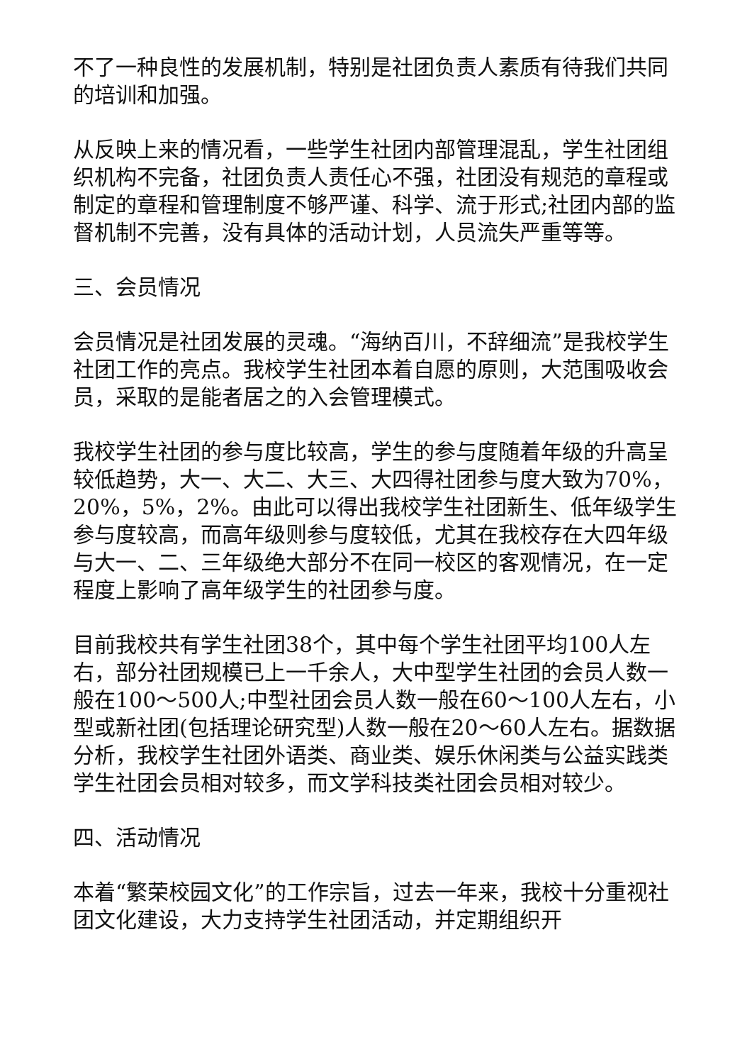不了一种良性的发展机制，特别是社团负责人素质有待我们共同的培训和加强。
从反映上来的情况看，一些学生社团内部管理混乱，学生社团组织机构不完备，社团负责人责任心不强，社团没有规范的章程或制定的章程和管理制度不够严谨、科学、流于形式;社团内部的监督机制不完善，没有具体的活动计划，人员流失严重等等。
三、会员情况
会员情况是社团发展的灵魂。“海纳百川，不辞细流”是我校学生社团工作的亮点。我校学生社团本着自愿的原则，大范围吸收会员，采取的是能者居之的入会管理模式。
我校学生社团的参与度比较高，学生的参与度随着年级的升高呈较低趋势，大一、大二、大三、大四得社团参与度大致为70%，20%，5%，2%。由此可以得出我校学生社团新生、低年级学生参与度较高，而高年级则参与度较低，尤其在我校存在大四年级与大一、二、三年级绝大部分不在同一校区的客观情况，在一定程度上影响了高年级学生的社团参与度。
目前我校共有学生社团38个，其中每个学生社团平均100人左右，部分社团规模已上一千余人，大中型学生社团的会员人数一般在100～500人;中型社团会员人数一般在60～100人左右，小型或新社团(包括理论研究型)人数一般在20～60人左右。据数据分析，我校学生社团外语类、商业类、娱乐休闲类与公益实践类学生社团会员相对较多，而文学科技类社团会员相对较少。
四、活动情况
本着“繁荣校园文化”的工作宗旨，过去一年来，我校十分重视社团文化建设，大力支持学生社团活动，并定期组织开